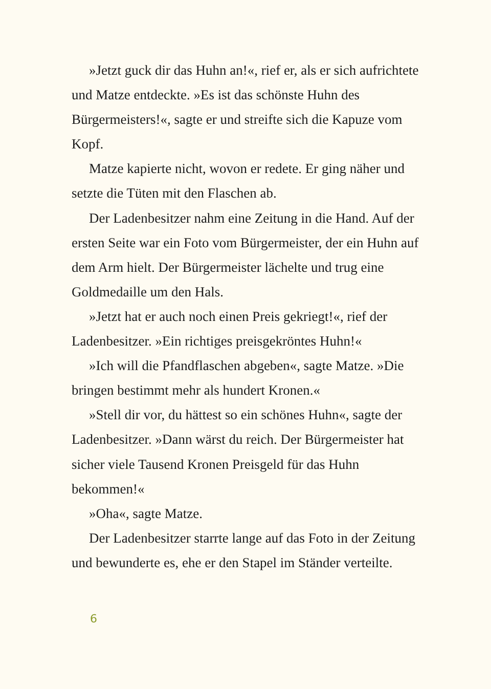»Jetzt guck dir das Huhn an!«, rief er, als er sich auf­richtete und Matze entdeckte. »Es ist das schönste Huhn des Bürgermeisters!«, sagte er und streifte sich die Kapuze vom Kopf.
Matze kapierte nicht, wovon er redete. Er ging näher und setzte die Tüten mit den Flaschen ab.
Der Ladenbesitzer nahm eine Zeitung in die Hand. Auf der ersten Seite war ein Foto vom Bürgermeister, der ein Huhn auf dem Arm hielt. Der Bürgermeister lächelte und trug eine Goldmedaille um den Hals.
»Jetzt hat er auch noch einen Preis gekriegt!«, rief der Ladenbesitzer. »Ein richtiges preisgekröntes Huhn!«
»Ich will die Pfandflaschen abgeben«, sagte Matze. »Die bringen bestimmt mehr als hundert Kronen.«
»Stell dir vor, du hättest so ein schönes Huhn«, sagte der Ladenbesitzer. »Dann wärst du reich. Der Bürgermeister hat sicher viele Tausend Kronen Preisgeld für das Huhn bekommen!«
»Oha«, sagte Matze.
Der Ladenbesitzer starrte lange auf das Foto in der Zeitung und bewunderte es, ehe er den Stapel im Ständer verteilte.
6